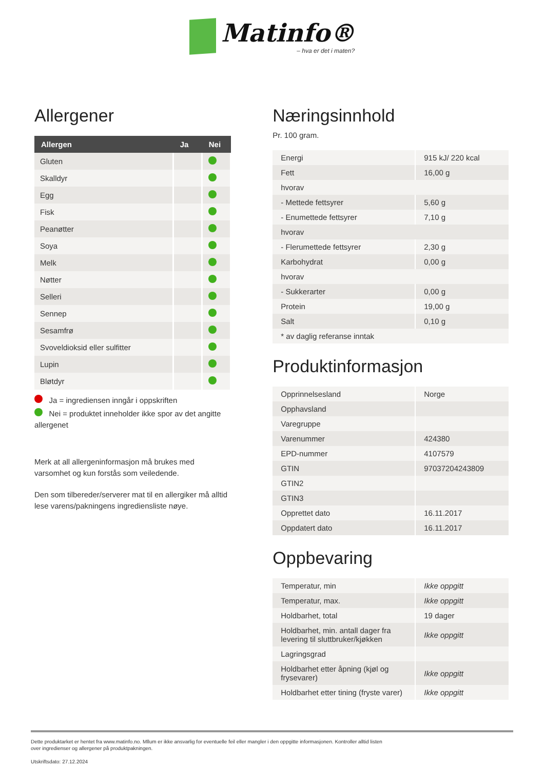Matinfo® – hva er det i maten?
Allergener
| Allergen | Ja | Nei |
| --- | --- | --- |
| Gluten | | |
| Skalldyr | | |
| Egg | | |
| Fisk | | |
| Peanøtter | | |
| Soya | | |
| Melk | | |
| Nøtter | | |
| Selleri | | |
| Sennep | | |
| Sesamfrø | | |
| Svoveldioksid eller sulfitter | | |
| Lupin | | |
| Bløtdyr | | |
Ja = ingrediensen inngår i oppskriften
Nei = produktet inneholder ikke spor av det angitte allergenet
Merk at all allergeninformasjon må brukes med varsomhet og kun forstås som veiledende.
Den som tilbereder/serverer mat til en allergiker må alltid lese varens/pakningens ingrediensliste nøye.
Næringsinnhold
Pr. 100 gram.
| Energi | 915 kJ/ 220 kcal |
| Fett | 16,00 g |
| hvorav | |
| - Mettede fettsyrer | 5,60 g |
| - Enumettede fettsyrer | 7,10 g |
| hvorav | |
| - Flerumettede fettsyrer | 2,30 g |
| Karbohydrat | 0,00 g |
| hvorav | |
| - Sukkerarter | 0,00 g |
| Protein | 19,00 g |
| Salt | 0,10 g |
| * av daglig referanse inntak | |
Produktinformasjon
| Opprinnelsesland | Norge |
| Opphavsland | |
| Varegruppe | |
| Varenummer | 424380 |
| EPD-nummer | 4107579 |
| GTIN | 97037204243809 |
| GTIN2 | |
| GTIN3 | |
| Opprettet dato | 16.11.2017 |
| Oppdatert dato | 16.11.2017 |
Oppbevaring
| Temperatur, min | Ikke oppgitt |
| Temperatur, max. | Ikke oppgitt |
| Holdbarhet, total | 19 dager |
| Holdbarhet, min. antall dager fra levering til sluttbruker/kjøkken | Ikke oppgitt |
| Lagringsgrad | |
| Holdbarhet etter åpning (kjøl og frysevarer) | Ikke oppgitt |
| Holdbarhet etter tining (fryste varer) | Ikke oppgitt |
Dette produktarket er hentet fra www.matinfo.no. Mllum er ikke ansvarlig for eventuelle feil eller mangler i den oppgitte informasjonen. Kontroller alltid listen
over ingredienser og allergener på produktpakningen.
Utskriftsdato: 27.12.2024